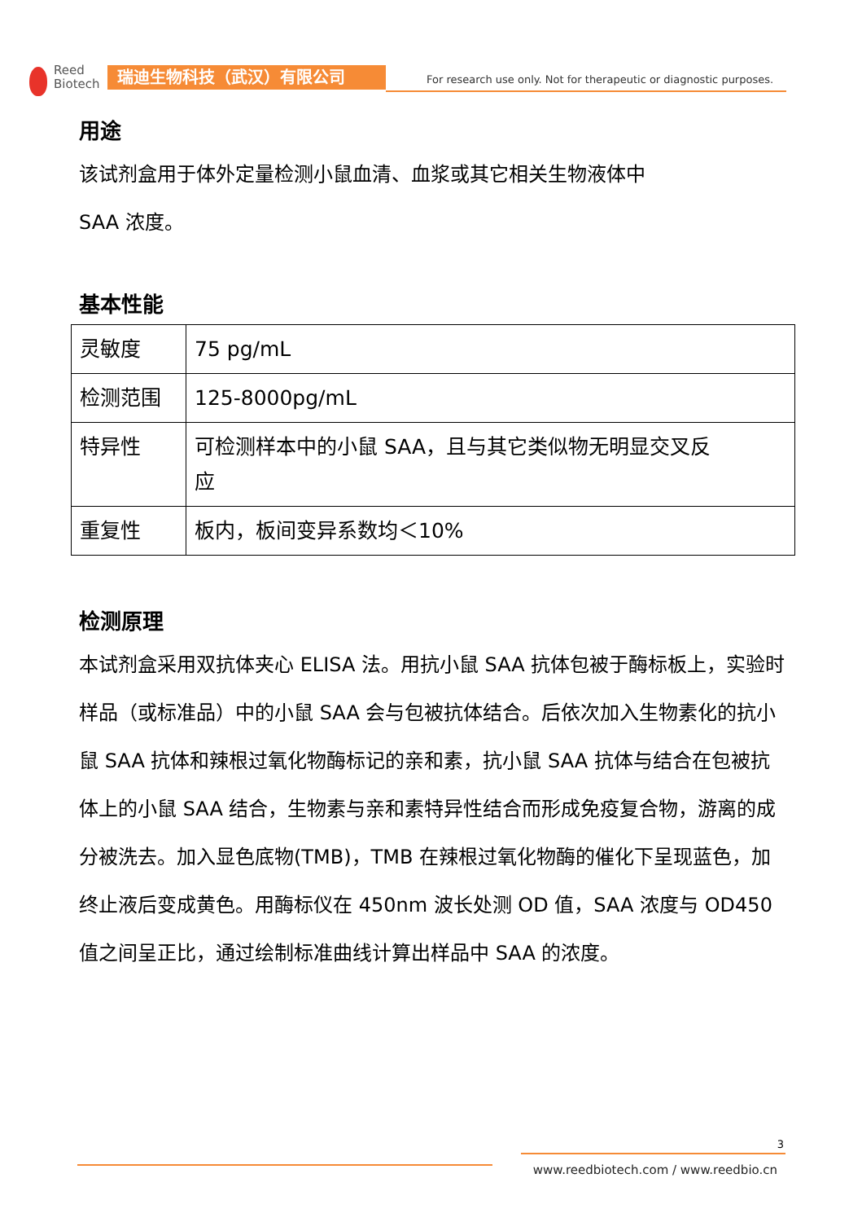Reed
Biotech
瑞迪生物科技（武汉）有限公司
For research use only. Not for therapeutic or diagnostic purposes.
用途
该试剂盒用于体外定量检测小鼠血清、血浆或其它相关生物液体中
SAA 浓度。
基本性能
| 灵敏度 | 75 pg/mL |
| 检测范围 | 125-8000pg/mL |
| 特异性 | 可检测样本中的小鼠 SAA，且与其它类似物无明显交叉反 应 |
| 重复性 | 板内，板间变异系数均＜10% |
检测原理
本试剂盒采用双抗体夹心 ELISA 法。用抗小鼠 SAA 抗体包被于酶标板上，实验时样品（或标准品）中的小鼠 SAA 会与包被抗体结合。后依次加入生物素化的抗小鼠 SAA 抗体和辣根过氧化物酶标记的亲和素，抗小鼠 SAA 抗体与结合在包被抗体上的小鼠 SAA 结合，生物素与亲和素特异性结合而形成免疫复合物，游离的成分被洗去。加入显色底物(TMB)，TMB 在辣根过氧化物酶的催化下呈现蓝色，加终止液后变成黄色。用酶标仪在 450nm 波长处测 OD 值，SAA 浓度与 OD450 值之间呈正比，通过绘制标准曲线计算出样品中 SAA 的浓度。
3
www.reedbiotech.com / www.reedbio.cn